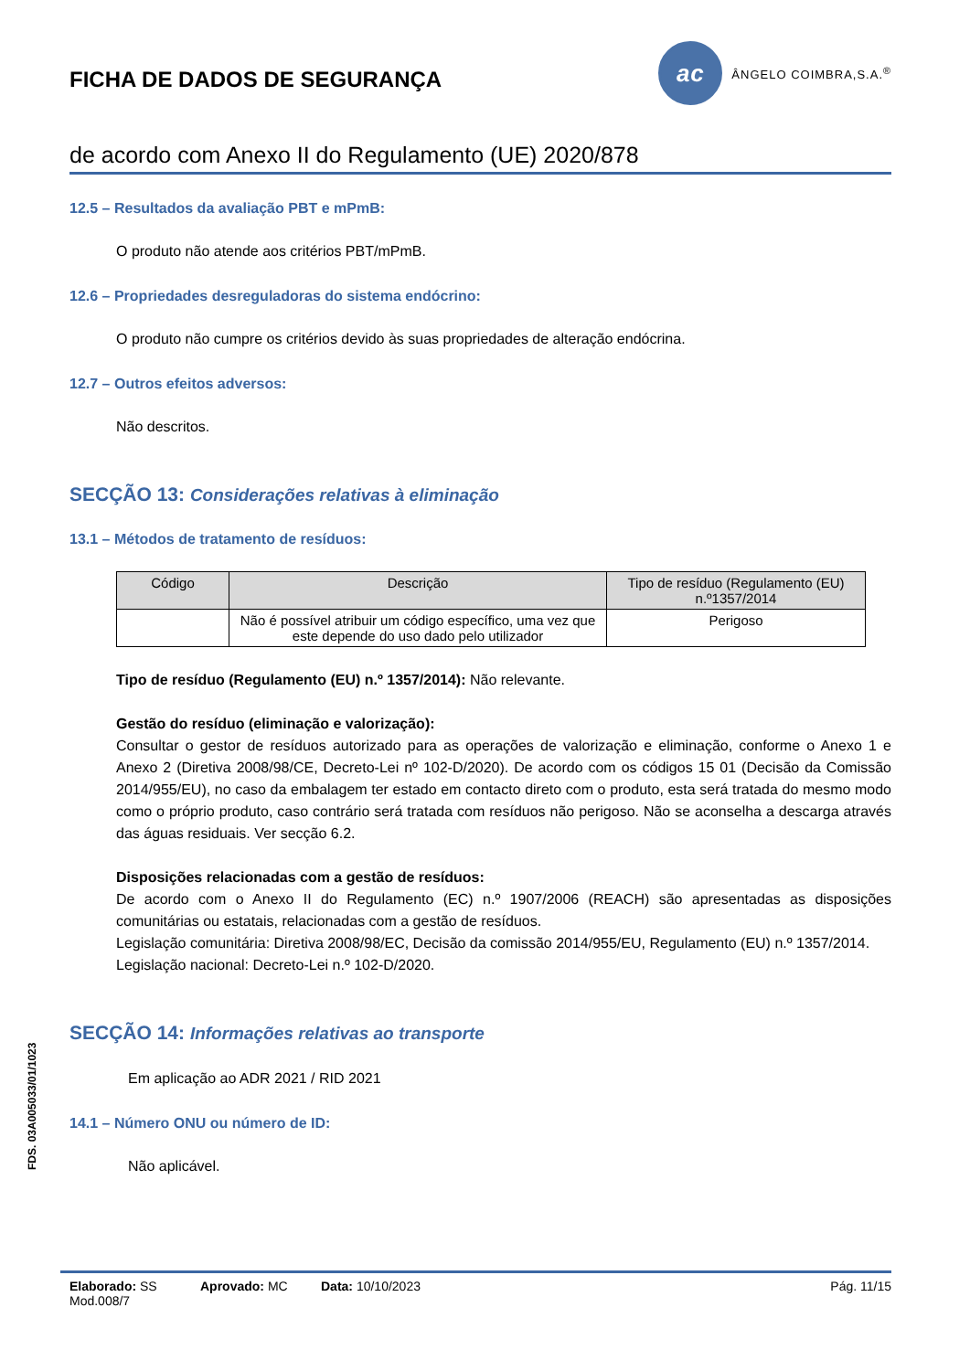FICHA DE DADOS DE SEGURANÇA
ac
ÂNGELO COIMBRA,S.A.<sup>®</sup>
de acordo com Anexo II do Regulamento (UE) 2020/878
12.5 – Resultados da avaliação PBT e mPmB:
O produto não atende aos critérios PBT/mPmB.
12.6 – Propriedades desreguladoras do sistema endócrino:
O produto não cumpre os critérios devido às suas propriedades de alteração endócrina.
12.7 – Outros efeitos adversos:
Não descritos.
SECÇÃO 13: Considerações relativas à eliminação
13.1 – Métodos de tratamento de resíduos:
| Código | Descrição | Tipo de resíduo (Regulamento (EU) n.º1357/2014 |
| --- | --- | --- |
| | Não é possível atribuir um código específico, uma vez que este depende do uso dado pelo utilizador | Perigoso |
Tipo de resíduo (Regulamento (EU) n.º 1357/2014): Não relevante.
Gestão do resíduo (eliminação e valorização):
Consultar o gestor de resíduos autorizado para as operações de valorização e eliminação, conforme o Anexo 1 e Anexo 2 (Diretiva 2008/98/CE, Decreto-Lei nº 102-D/2020). De acordo com os códigos 15 01 (Decisão da Comissão 2014/955/EU), no caso da embalagem ter estado em contacto direto com o produto, esta será tratada do mesmo modo como o próprio produto, caso contrário será tratada com resíduos não perigoso. Não se aconselha a descarga através das águas residuais. Ver secção 6.2.
Disposições relacionadas com a gestão de resíduos:
De acordo com o Anexo II do Regulamento (EC) n.º 1907/2006 (REACH) são apresentadas as disposições comunitárias ou estatais, relacionadas com a gestão de resíduos.
Legislação comunitária: Diretiva 2008/98/EC, Decisão da comissão 2014/955/EU, Regulamento (EU) n.º 1357/2014.
Legislação nacional: Decreto-Lei n.º 102-D/2020.
SECÇÃO 14: Informações relativas ao transporte
Em aplicação ao ADR 2021 / RID 2021
14.1 – Número ONU ou número de ID:
Não aplicável.
FDS. 03A005033/01/1023
Elaborado: SS
Mod.008/7
Aprovado: MC Data: 10/10/2023 Pág. 11/15